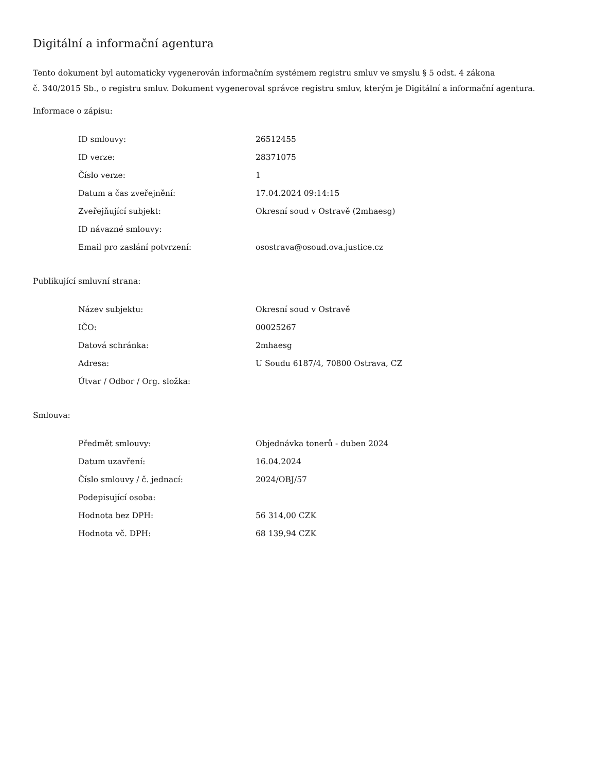Digitální a informační agentura
Tento dokument byl automaticky vygenerován informačním systémem registru smluv ve smyslu § 5 odst. 4 zákona
č. 340/2015 Sb., o registru smluv. Dokument vygeneroval správce registru smluv, kterým je Digitální a informační agentura.
Informace o zápisu:
| ID smlouvy: | 26512455 |
| ID verze: | 28371075 |
| Číslo verze: | 1 |
| Datum a čas zveřejnění: | 17.04.2024 09:14:15 |
| Zveřejňující subjekt: | Okresní soud v Ostravě (2mhaesg) |
| ID návazné smlouvy: | |
| Email pro zaslání potvrzení: | osostrava@osoud.ova.justice.cz |
Publikující smluvní strana:
| Název subjektu: | Okresní soud v Ostravě |
| IČO: | 00025267 |
| Datová schránka: | 2mhaesg |
| Adresa: | U Soudu 6187/4, 70800 Ostrava, CZ |
| Útvar / Odbor / Org. složka: | |
Smlouva:
| Předmět smlouvy: | Objednávka tonerů - duben 2024 |
| Datum uzavření: | 16.04.2024 |
| Číslo smlouvy / č. jednací: | 2024/OBJ/57 |
| Podepisující osoba: | |
| Hodnota bez DPH: | 56 314,00 CZK |
| Hodnota vč. DPH: | 68 139,94 CZK |